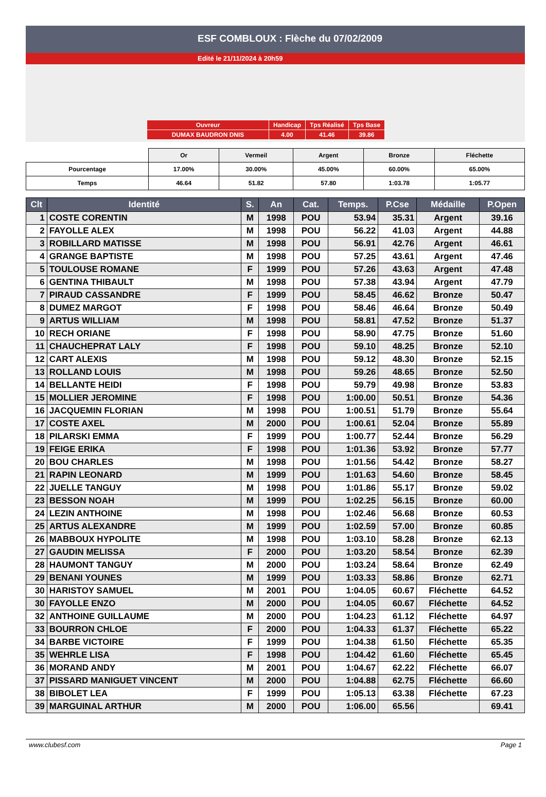ESF COMBLOUX : Flèche du 07/02/2009
Edité le 21/11/2024 à 20h59
| Ouvreur | Handicap | Tps Réalisé | Tps Base |
| DUMAX BAUDRON DNIS | 4.00 | 41.46 | 39.86 |
| | Or | Vermeil | Argent | Bronze | Fléchette |
| Pourcentage | 17.00% | 30.00% | 45.00% | 60.00% | 65.00% |
| Temps | 46.64 | 51.82 | 57.80 | 1:03.78 | 1:05.77 |
| Clt | Identité | S. | An | Cat. | Temps. | P.Cse | Médaille | P.Open |
| --- | --- | --- | --- | --- | --- | --- | --- | --- |
| 1 | COSTE CORENTIN | M | 1998 | POU | 53.94 | 35.31 | Argent | 39.16 |
| 2 | FAYOLLE ALEX | M | 1998 | POU | 56.22 | 41.03 | Argent | 44.88 |
| 3 | ROBILLARD MATISSE | M | 1998 | POU | 56.91 | 42.76 | Argent | 46.61 |
| 4 | GRANGE BAPTISTE | M | 1998 | POU | 57.25 | 43.61 | Argent | 47.46 |
| 5 | TOULOUSE ROMANE | F | 1999 | POU | 57.26 | 43.63 | Argent | 47.48 |
| 6 | GENTINA THIBAULT | M | 1998 | POU | 57.38 | 43.94 | Argent | 47.79 |
| 7 | PIRAUD CASSANDRE | F | 1999 | POU | 58.45 | 46.62 | Bronze | 50.47 |
| 8 | DUMEZ MARGOT | F | 1998 | POU | 58.46 | 46.64 | Bronze | 50.49 |
| 9 | ARTUS WILLIAM | M | 1998 | POU | 58.81 | 47.52 | Bronze | 51.37 |
| 10 | RECH ORIANE | F | 1998 | POU | 58.90 | 47.75 | Bronze | 51.60 |
| 11 | CHAUCHEPRAT LALY | F | 1998 | POU | 59.10 | 48.25 | Bronze | 52.10 |
| 12 | CART ALEXIS | M | 1998 | POU | 59.12 | 48.30 | Bronze | 52.15 |
| 13 | ROLLAND LOUIS | M | 1998 | POU | 59.26 | 48.65 | Bronze | 52.50 |
| 14 | BELLANTE HEIDI | F | 1998 | POU | 59.79 | 49.98 | Bronze | 53.83 |
| 15 | MOLLIER JEROMINE | F | 1998 | POU | 1:00.00 | 50.51 | Bronze | 54.36 |
| 16 | JACQUEMIN FLORIAN | M | 1998 | POU | 1:00.51 | 51.79 | Bronze | 55.64 |
| 17 | COSTE AXEL | M | 2000 | POU | 1:00.61 | 52.04 | Bronze | 55.89 |
| 18 | PILARSKI EMMA | F | 1999 | POU | 1:00.77 | 52.44 | Bronze | 56.29 |
| 19 | FEIGE ERIKA | F | 1998 | POU | 1:01.36 | 53.92 | Bronze | 57.77 |
| 20 | BOU CHARLES | M | 1998 | POU | 1:01.56 | 54.42 | Bronze | 58.27 |
| 21 | RAPIN LEONARD | M | 1999 | POU | 1:01.63 | 54.60 | Bronze | 58.45 |
| 22 | JUELLE TANGUY | M | 1998 | POU | 1:01.86 | 55.17 | Bronze | 59.02 |
| 23 | BESSON NOAH | M | 1999 | POU | 1:02.25 | 56.15 | Bronze | 60.00 |
| 24 | LEZIN ANTHOINE | M | 1998 | POU | 1:02.46 | 56.68 | Bronze | 60.53 |
| 25 | ARTUS ALEXANDRE | M | 1999 | POU | 1:02.59 | 57.00 | Bronze | 60.85 |
| 26 | MABBOUX HYPOLITE | M | 1998 | POU | 1:03.10 | 58.28 | Bronze | 62.13 |
| 27 | GAUDIN MELISSA | F | 2000 | POU | 1:03.20 | 58.54 | Bronze | 62.39 |
| 28 | HAUMONT TANGUY | M | 2000 | POU | 1:03.24 | 58.64 | Bronze | 62.49 |
| 29 | BENANI YOUNES | M | 1999 | POU | 1:03.33 | 58.86 | Bronze | 62.71 |
| 30 | HARISTOY SAMUEL | M | 2001 | POU | 1:04.05 | 60.67 | Fléchette | 64.52 |
| 30 | FAYOLLE ENZO | M | 2000 | POU | 1:04.05 | 60.67 | Fléchette | 64.52 |
| 32 | ANTHOINE GUILLAUME | M | 2000 | POU | 1:04.23 | 61.12 | Fléchette | 64.97 |
| 33 | BOURRON CHLOE | F | 2000 | POU | 1:04.33 | 61.37 | Fléchette | 65.22 |
| 34 | BARBE VICTOIRE | F | 1999 | POU | 1:04.38 | 61.50 | Fléchette | 65.35 |
| 35 | WEHRLE LISA | F | 1998 | POU | 1:04.42 | 61.60 | Fléchette | 65.45 |
| 36 | MORAND ANDY | M | 2001 | POU | 1:04.67 | 62.22 | Fléchette | 66.07 |
| 37 | PISSARD MANIGUET VINCENT | M | 2000 | POU | 1:04.88 | 62.75 | Fléchette | 66.60 |
| 38 | BIBOLET LEA | F | 1999 | POU | 1:05.13 | 63.38 | Fléchette | 67.23 |
| 39 | MARGUINAL ARTHUR | M | 2000 | POU | 1:06.00 | 65.56 | | 69.41 |
www.clubesf.com Page 1